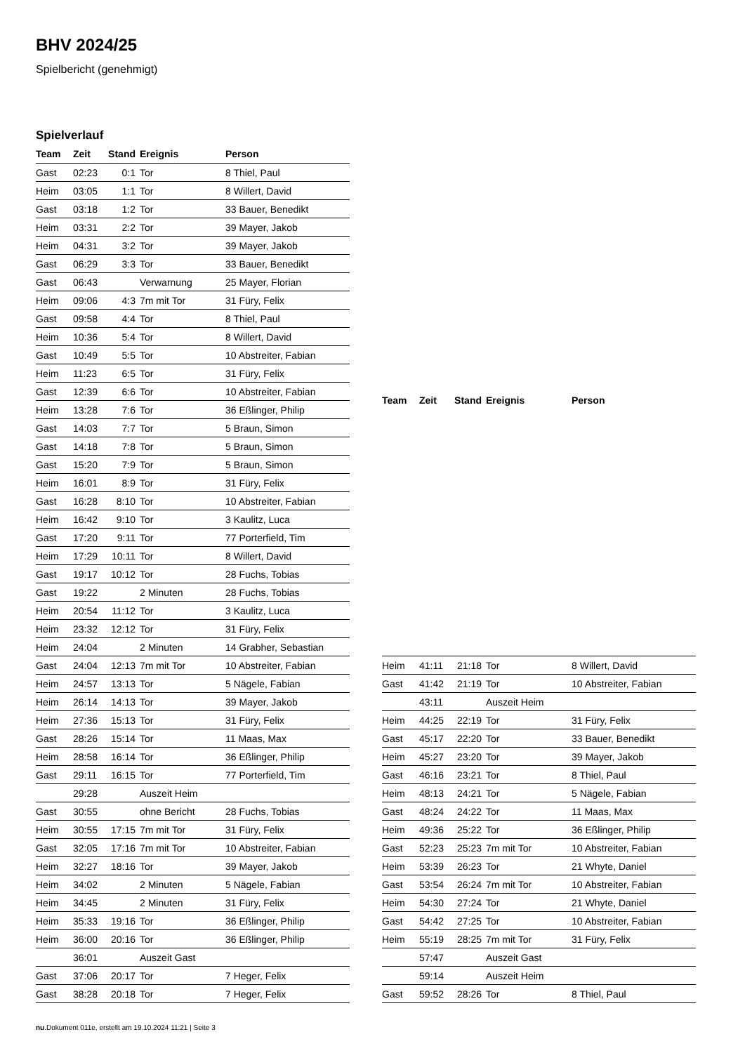BHV 2024/25
Spielbericht (genehmigt)
Spielverlauf
| Team | Zeit | Stand | Ereignis | Person |
| --- | --- | --- | --- | --- |
| Gast | 02:23 | 0:1 | Tor | 8 Thiel, Paul |
| Heim | 03:05 | 1:1 | Tor | 8 Willert, David |
| Gast | 03:18 | 1:2 | Tor | 33 Bauer, Benedikt |
| Heim | 03:31 | 2:2 | Tor | 39 Mayer, Jakob |
| Heim | 04:31 | 3:2 | Tor | 39 Mayer, Jakob |
| Gast | 06:29 | 3:3 | Tor | 33 Bauer, Benedikt |
| Gast | 06:43 | | Verwarnung | 25 Mayer, Florian |
| Heim | 09:06 | 4:3 | 7m mit Tor | 31 Füry, Felix |
| Gast | 09:58 | 4:4 | Tor | 8 Thiel, Paul |
| Heim | 10:36 | 5:4 | Tor | 8 Willert, David |
| Gast | 10:49 | 5:5 | Tor | 10 Abstreiter, Fabian |
| Heim | 11:23 | 6:5 | Tor | 31 Füry, Felix |
| Gast | 12:39 | 6:6 | Tor | 10 Abstreiter, Fabian |
| Heim | 13:28 | 7:6 | Tor | 36 Eßlinger, Philip |
| Gast | 14:03 | 7:7 | Tor | 5 Braun, Simon |
| Gast | 14:18 | 7:8 | Tor | 5 Braun, Simon |
| Gast | 15:20 | 7:9 | Tor | 5 Braun, Simon |
| Heim | 16:01 | 8:9 | Tor | 31 Füry, Felix |
| Gast | 16:28 | 8:10 | Tor | 10 Abstreiter, Fabian |
| Heim | 16:42 | 9:10 | Tor | 3 Kaulitz, Luca |
| Gast | 17:20 | 9:11 | Tor | 77 Porterfield, Tim |
| Heim | 17:29 | 10:11 | Tor | 8 Willert, David |
| Gast | 19:17 | 10:12 | Tor | 28 Fuchs, Tobias |
| Gast | 19:22 | | 2 Minuten | 28 Fuchs, Tobias |
| Heim | 20:54 | 11:12 | Tor | 3 Kaulitz, Luca |
| Heim | 23:32 | 12:12 | Tor | 31 Füry, Felix |
| Heim | 24:04 | | 2 Minuten | 14 Grabher, Sebastian |
| Gast | 24:04 | 12:13 | 7m mit Tor | 10 Abstreiter, Fabian |
| Heim | 24:57 | 13:13 | Tor | 5 Nägele, Fabian |
| Heim | 26:14 | 14:13 | Tor | 39 Mayer, Jakob |
| Heim | 27:36 | 15:13 | Tor | 31 Füry, Felix |
| Gast | 28:26 | 15:14 | Tor | 11 Maas, Max |
| Heim | 28:58 | 16:14 | Tor | 36 Eßlinger, Philip |
| Gast | 29:11 | 16:15 | Tor | 77 Porterfield, Tim |
| | 29:28 | | Auszeit Heim | |
| Gast | 30:55 | | ohne Bericht | 28 Fuchs, Tobias |
| Heim | 30:55 | 17:15 | 7m mit Tor | 31 Füry, Felix |
| Gast | 32:05 | 17:16 | 7m mit Tor | 10 Abstreiter, Fabian |
| Heim | 32:27 | 18:16 | Tor | 39 Mayer, Jakob |
| Heim | 34:02 | | 2 Minuten | 5 Nägele, Fabian |
| Heim | 34:45 | | 2 Minuten | 31 Füry, Felix |
| Heim | 35:33 | 19:16 | Tor | 36 Eßlinger, Philip |
| Heim | 36:00 | 20:16 | Tor | 36 Eßlinger, Philip |
| | 36:01 | | Auszeit Gast | |
| Gast | 37:06 | 20:17 | Tor | 7 Heger, Felix |
| Gast | 38:28 | 20:18 | Tor | 7 Heger, Felix |
| Team | Zeit | Stand | Ereignis | Person |
| --- | --- | --- | --- | --- |
| Heim | 41:11 | 21:18 | Tor | 8 Willert, David |
| Gast | 41:42 | 21:19 | Tor | 10 Abstreiter, Fabian |
| | 43:11 | | Auszeit Heim | |
| Heim | 44:25 | 22:19 | Tor | 31 Füry, Felix |
| Gast | 45:17 | 22:20 | Tor | 33 Bauer, Benedikt |
| Heim | 45:27 | 23:20 | Tor | 39 Mayer, Jakob |
| Gast | 46:16 | 23:21 | Tor | 8 Thiel, Paul |
| Heim | 48:13 | 24:21 | Tor | 5 Nägele, Fabian |
| Gast | 48:24 | 24:22 | Tor | 11 Maas, Max |
| Heim | 49:36 | 25:22 | Tor | 36 Eßlinger, Philip |
| Gast | 52:23 | 25:23 | 7m mit Tor | 10 Abstreiter, Fabian |
| Heim | 53:39 | 26:23 | Tor | 21 Whyte, Daniel |
| Gast | 53:54 | 26:24 | 7m mit Tor | 10 Abstreiter, Fabian |
| Heim | 54:30 | 27:24 | Tor | 21 Whyte, Daniel |
| Gast | 54:42 | 27:25 | Tor | 10 Abstreiter, Fabian |
| Heim | 55:19 | 28:25 | 7m mit Tor | 31 Füry, Felix |
| | 57:47 | | Auszeit Gast | |
| | 59:14 | | Auszeit Heim | |
| Gast | 59:52 | 28:26 | Tor | 8 Thiel, Paul |
nu.Dokument 011e, erstellt am 19.10.2024 11:21 | Seite 3